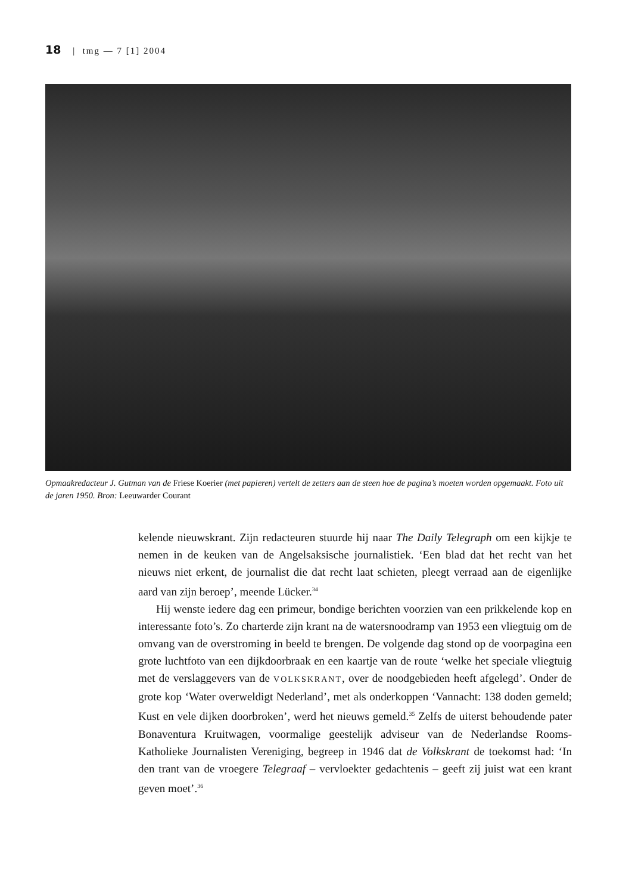18 | tmg — 7 [1] 2004
Opmaakredacteur J. Gutman van de Friese Koerier (met papieren) vertelt de zetters aan de steen hoe de pagina’s moeten worden opgemaakt. Foto uit de jaren 1950. Bron: Leeuwarder Courant
kelende nieuwskrant. Zijn redacteuren stuurde hij naar The Daily Telegraph om een kijkje te nemen in de keuken van de Angelsaksische journalistiek. ‘Een blad dat het recht van het nieuws niet erkent, de journalist die dat recht laat schieten, pleegt verraad aan de eigenlijke aard van zijn beroep’, meende Lücker.<sup>34</sup>
Hij wenste iedere dag een primeur, bondige berichten voorzien van een prikkelende kop en interessante foto’s. Zo charterde zijn krant na de watersnoodramp van 1953 een vliegtuig om de omvang van de overstroming in beeld te brengen. De volgende dag stond op de voorpagina een grote luchtfoto van een dijkdoorbraak en een kaartje van de route ‘welke het speciale vliegtuig met de verslaggevers van de VOLKSKRANT, over de noodgebieden heeft afgelegd’. Onder de grote kop ‘Water overweldigt Nederland’, met als onderkoppen ‘Vannacht: 138 doden gemeld; Kust en vele dijken doorbroken’, werd het nieuws gemeld.<sup>35</sup> Zelfs de uiterst behoudende pater Bonaventura Kruitwagen, voormalige geestelijk adviseur van de Nederlandse Rooms-Katholieke Journalisten Vereniging, begreep in 1946 dat de Volkskrant de toekomst had: ‘In den trant van de vroegere Telegraaf – vervloekter gedachtenis – geeft zij juist wat een krant geven moet’.<sup>36</sup>